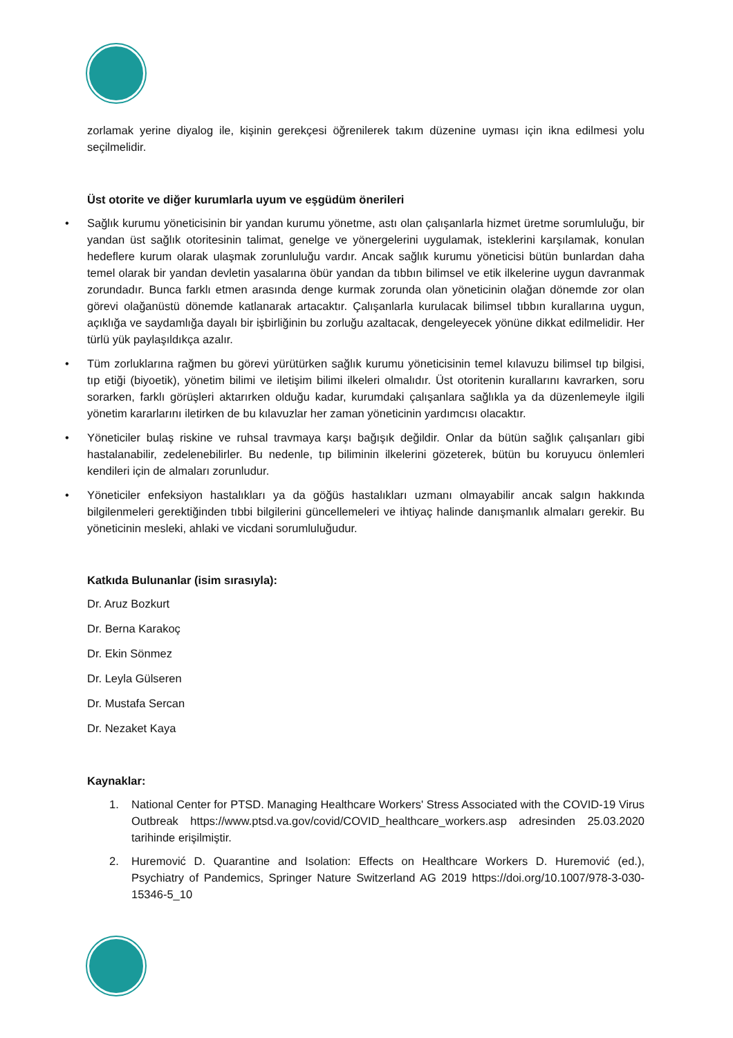zorlamak yerine diyalog ile, kişinin gerekçesi öğrenilerek takım düzenine uyması için ikna edilmesi yolu seçilmelidir.
Üst otorite ve diğer kurumlarla uyum ve eşgüdüm önerileri
• Sağlık kurumu yöneticisinin bir yandan kurumu yönetme, astı olan çalışanlarla hizmet üretme sorumluluğu, bir yandan üst sağlık otoritesinin talimat, genelge ve yönergelerini uygulamak, isteklerini karşılamak, konulan hedeflere kurum olarak ulaşmak zorunluluğu vardır. Ancak sağlık kurumu yöneticisi bütün bunlardan daha temel olarak bir yandan devletin yasalarına öbür yandan da tıbbın bilimsel ve etik ilkelerine uygun davranmak zorundadır. Bunca farklı etmen arasında denge kurmak zorunda olan yöneticinin olağan dönemde zor olan görevi olağanüstü dönemde katlanarak artacaktır. Çalışanlarla kurulacak bilimsel tıbbın kurallarına uygun, açıklığa ve saydamlığa dayalı bir işbirliğinin bu zorluğu azaltacak, dengeleyecek yönüne dikkat edilmelidir. Her türlü yük paylaşıldıkça azalır.
• Tüm zorluklarına rağmen bu görevi yürütürken sağlık kurumu yöneticisinin temel kılavuzu bilimsel tıp bilgisi, tıp etiği (biyoetik), yönetim bilimi ve iletişim bilimi ilkeleri olmalıdır. Üst otoritenin kurallarını kavrarken, soru sorarken, farklı görüşleri aktarırken olduğu kadar, kurumdaki çalışanlara sağlıkla ya da düzenlemeyle ilgili yönetim kararlarını iletirken de bu kılavuzlar her zaman yöneticinin yardımcısı olacaktır.
• Yöneticiler bulaş riskine ve ruhsal travmaya karşı bağışık değildir. Onlar da bütün sağlık çalışanları gibi hastalanabilir, zedelenebilirler. Bu nedenle, tıp biliminin ilkelerini gözeterek, bütün bu koruyucu önlemleri kendileri için de almaları zorunludur.
• Yöneticiler enfeksiyon hastalıkları ya da göğüs hastalıkları uzmanı olmayabilir ancak salgın hakkında bilgilenmeleri gerektiğinden tıbbi bilgilerini güncellemeleri ve ihtiyaç halinde danışmanlık almaları gerekir. Bu yöneticinin mesleki, ahlaki ve vicdani sorumluluğudur.
Katkıda Bulunanlar (isim sırasıyla):
Dr. Aruz Bozkurt
Dr. Berna Karakoç
Dr. Ekin Sönmez
Dr. Leyla Gülseren
Dr. Mustafa Sercan
Dr. Nezaket Kaya
Kaynaklar:
1. National Center for PTSD. Managing Healthcare Workers' Stress Associated with the COVID-19 Virus Outbreak https://www.ptsd.va.gov/covid/COVID_healthcare_workers.asp adresinden 25.03.2020 tarihinde erişilmiştir.
2. Huremović D. Quarantine and Isolation: Effects on Healthcare Workers D. Huremović (ed.), Psychiatry of Pandemics, Springer Nature Switzerland AG 2019 https://doi.org/10.1007/978-3-030-15346-5_10